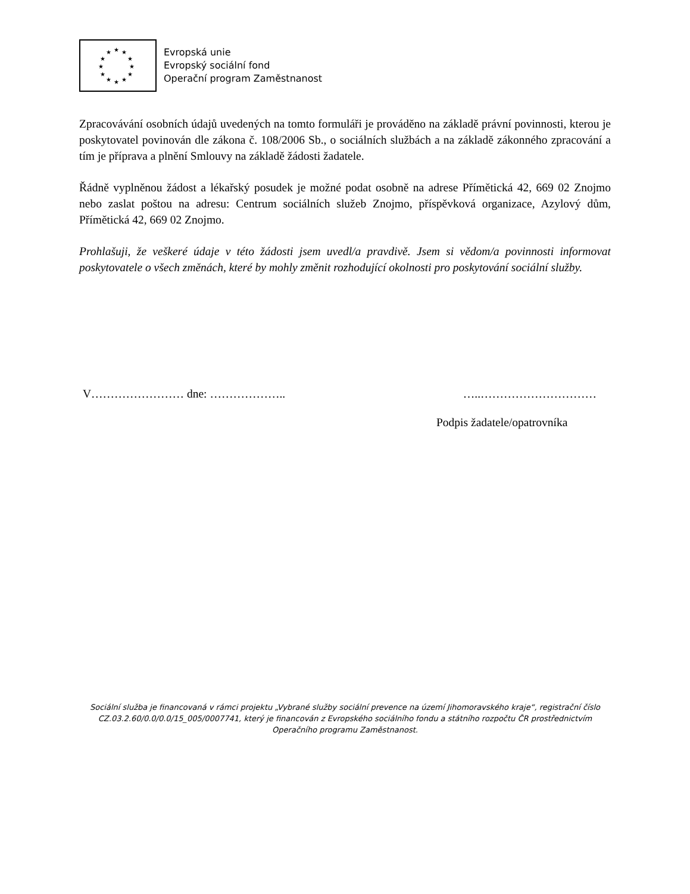★ ★ ★
★ ★
★ ★
★ ★
★ ★ ★
Evropská unie
Evropský sociální fond
Operační program Zaměstnanost
Zpracovávání osobních údajů uvedených na tomto formuláři je prováděno na základě právní povinnosti, kterou je poskytovatel povinován dle zákona č. 108/2006 Sb., o sociálních službách a na základě zákonného zpracování a tím je příprava a plnění Smlouvy na základě žádosti žadatele.
Řádně vyplněnou žádost a lékařský posudek je možné podat osobně na adrese Přímětická 42, 669 02 Znojmo nebo zaslat poštou na adresu: Centrum sociálních služeb Znojmo, příspěvková organizace, Azylový dům, Přímětická 42, 669 02 Znojmo.
Prohlašuji, že veškeré údaje v této žádosti jsem uvedl/a pravdivě. Jsem si vědom/a povinnosti informovat poskytovatele o všech změnách, které by mohly změnit rozhodující okolnosti pro poskytování sociální služby.
V…………………… dne: ……………….. …..…………………………
Podpis žadatele/opatrovníka
Sociální služba je financovaná v rámci projektu „Vybrané služby sociální prevence na území Jihomoravského kraje“, registrační číslo CZ.03.2.60/0.0/0.0/15_005/0007741, který je financován z Evropského sociálního fondu a státního rozpočtu ČR prostřednictvím Operačního programu Zaměstnanost.